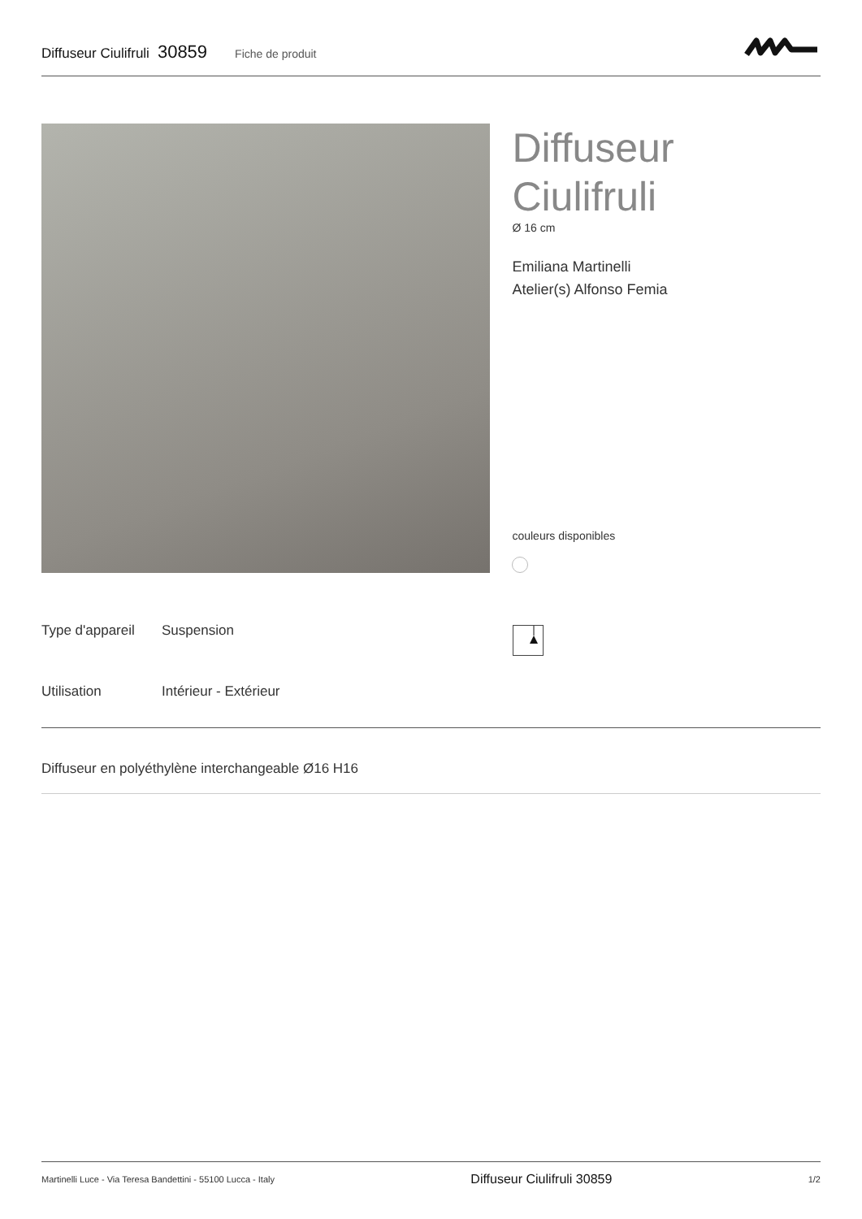Diffuseur Ciulifruli 30859 Fiche de produit
Diffuseur
Ciulifruli
Ø 16 cm
Emiliana Martinelli
Atelier(s) Alfonso Femia
couleurs disponibles
| Type d'appareil | Suspension |
| Utilisation | Intérieur - Extérieur |
Diffuseur en polyéthylène interchangeable Ø16 H16
Martinelli Luce - Via Teresa Bandettini - 55100 Lucca - Italy Diffuseur Ciulifruli 30859 1/2